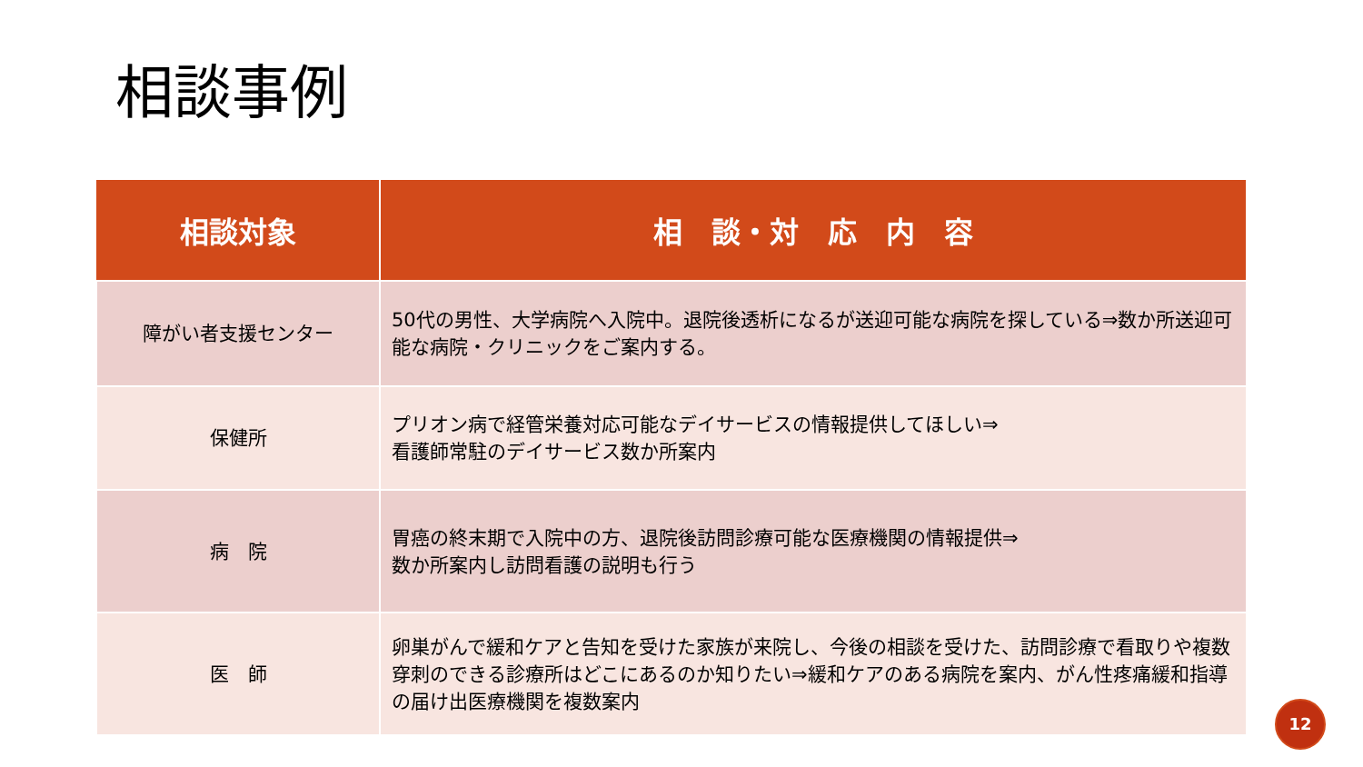相談事例
| 相談対象 | 相 談・対 応 内 容 |
| --- | --- |
| 障がい者支援センター | 50代の男性、大学病院へ入院中。退院後透析になるが送迎可能な病院を探している⇒数か所送迎可能な病院・クリニックをご案内する。 |
| 保健所 | プリオン病で経管栄養対応可能なデイサービスの情報提供してほしい⇒ 看護師常駐のデイサービス数か所案内 |
| 病 院 | 胃癌の終末期で入院中の方、退院後訪問診療可能な医療機関の情報提供⇒ 数か所案内し訪問看護の説明も行う |
| 医 師 | 卵巣がんで緩和ケアと告知を受けた家族が来院し、今後の相談を受けた、訪問診療で看取りや複数穿刺のできる診療所はどこにあるのか知りたい⇒緩和ケアのある病院を案内、がん性疼痛緩和指導の届け出医療機関を複数案内 |
12